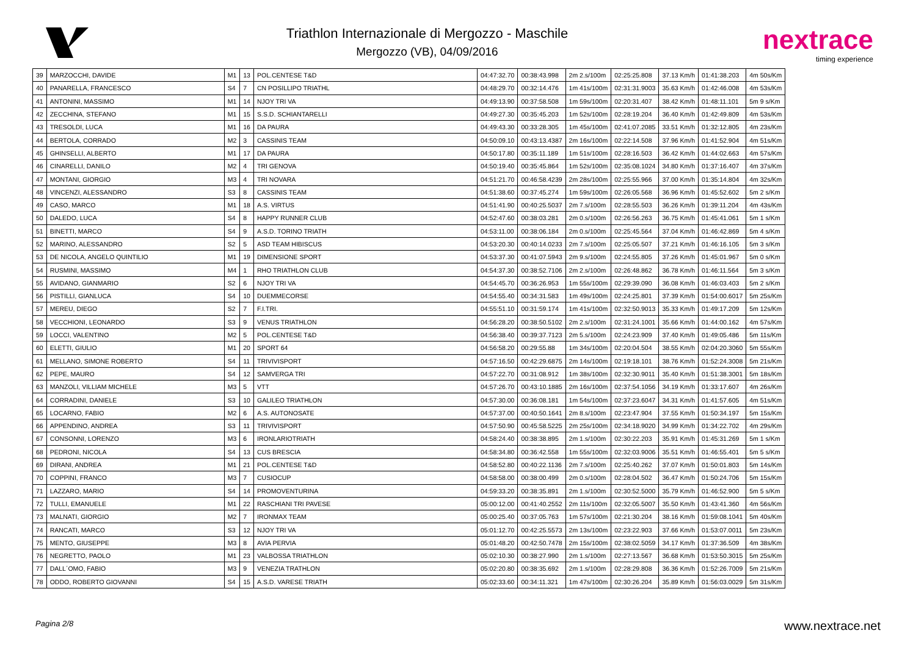Triathlon Internazionale di Mergozzo - Maschile
Mergozzo (VB), 04/09/2016
nextrace
timing experience
| 39 | MARZOCCHI, DAVIDE | M1 | 13 | POL.CENTESE T&D | 04:47:32.70 | 00:38:43.998 | 2m 2.s/100m | 02:25:25.808 | 37.13 Km/h | 01:41:38.203 | 4m 50s/Km |
| 40 | PANARELLA, FRANCESCO | S4 | 7 | CN POSILLIPO TRIATHL | 04:48:29.70 | 00:32:14.476 | 1m 41s/100m | 02:31:31.9003 | 35.63 Km/h | 01:42:46.008 | 4m 53s/Km |
| 41 | ANTONINI, MASSIMO | M1 | 14 | NJOY TRI VA | 04:49:13.90 | 00:37:58.508 | 1m 59s/100m | 02:20:31.407 | 38.42 Km/h | 01:48:11.101 | 5m 9 s/Km |
| 42 | ZECCHINA, STEFANO | M1 | 15 | S.S.D. SCHIANTARELLI | 04:49:27.30 | 00:35:45.203 | 1m 52s/100m | 02:28:19.204 | 36.40 Km/h | 01:42:49.809 | 4m 53s/Km |
| 43 | TRESOLDI, LUCA | M1 | 16 | DA PAURA | 04:49:43.30 | 00:33:28.305 | 1m 45s/100m | 02:41:07.2085 | 33.51 Km/h | 01:32:12.805 | 4m 23s/Km |
| 44 | BERTOLA, CORRADO | M2 | 3 | CASSINIS TEAM | 04:50:09.10 | 00:43:13.4387 | 2m 16s/100m | 02:22:14.508 | 37.96 Km/h | 01:41:52.904 | 4m 51s/Km |
| 45 | GHINSELLI, ALBERTO | M1 | 17 | DA PAURA | 04:50:17.80 | 00:35:11.189 | 1m 51s/100m | 02:28:16.503 | 36.42 Km/h | 01:44:02.663 | 4m 57s/Km |
| 46 | CINARELLI, DANILO | M2 | 4 | TRI GENOVA | 04:50:19.40 | 00:35:45.864 | 1m 52s/100m | 02:35:08.1024 | 34.80 Km/h | 01:37:16.407 | 4m 37s/Km |
| 47 | MONTANI, GIORGIO | M3 | 4 | TRI NOVARA | 04:51:21.70 | 00:46:58.4239 | 2m 28s/100m | 02:25:55.966 | 37.00 Km/h | 01:35:14.804 | 4m 32s/Km |
| 48 | VINCENZI, ALESSANDRO | S3 | 8 | CASSINIS TEAM | 04:51:38.60 | 00:37:45.274 | 1m 59s/100m | 02:26:05.568 | 36.96 Km/h | 01:45:52.602 | 5m 2 s/Km |
| 49 | CASO, MARCO | M1 | 18 | A.S. VIRTUS | 04:51:41.90 | 00:40:25.5037 | 2m 7.s/100m | 02:28:55.503 | 36.26 Km/h | 01:39:11.204 | 4m 43s/Km |
| 50 | DALEDO, LUCA | S4 | 8 | HAPPY RUNNER CLUB | 04:52:47.60 | 00:38:03.281 | 2m 0.s/100m | 02:26:56.263 | 36.75 Km/h | 01:45:41.061 | 5m 1 s/Km |
| 51 | BINETTI, MARCO | S4 | 9 | A.S.D. TORINO TRIATH | 04:53:11.00 | 00:38:06.184 | 2m 0.s/100m | 02:25:45.564 | 37.04 Km/h | 01:46:42.869 | 5m 4 s/Km |
| 52 | MARINO, ALESSANDRO | S2 | 5 | ASD TEAM HIBISCUS | 04:53:20.30 | 00:40:14.0233 | 2m 7.s/100m | 02:25:05.507 | 37.21 Km/h | 01:46:16.105 | 5m 3 s/Km |
| 53 | DE NICOLA, ANGELO QUINTILIO | M1 | 19 | DIMENSIONE SPORT | 04:53:37.30 | 00:41:07.5943 | 2m 9.s/100m | 02:24:55.805 | 37.26 Km/h | 01:45:01.967 | 5m 0 s/Km |
| 54 | RUSMINI, MASSIMO | M4 | 1 | RHO TRIATHLON CLUB | 04:54:37.30 | 00:38:52.7106 | 2m 2.s/100m | 02:26:48.862 | 36.78 Km/h | 01:46:11.564 | 5m 3 s/Km |
| 55 | AVIDANO, GIANMARIO | S2 | 6 | NJOY TRI VA | 04:54:45.70 | 00:36:26.953 | 1m 55s/100m | 02:29:39.090 | 36.08 Km/h | 01:46:03.403 | 5m 2 s/Km |
| 56 | PISTILLI, GIANLUCA | S4 | 10 | DUEMMECORSE | 04:54:55.40 | 00:34:31.583 | 1m 49s/100m | 02:24:25.801 | 37.39 Km/h | 01:54:00.6017 | 5m 25s/Km |
| 57 | MEREU, DIEGO | S2 | 7 | F.I.TRI. | 04:55:51.10 | 00:31:59.174 | 1m 41s/100m | 02:32:50.9013 | 35.33 Km/h | 01:49:17.209 | 5m 12s/Km |
| 58 | VECCHIONI, LEONARDO | S3 | 9 | VENUS TRIATHLON | 04:56:28.20 | 00:38:50.5102 | 2m 2.s/100m | 02:31:24.1001 | 35.66 Km/h | 01:44:00.162 | 4m 57s/Km |
| 59 | LOCCI, VALENTINO | M2 | 5 | POL.CENTESE T&D | 04:56:38.40 | 00:39:37.7123 | 2m 5.s/100m | 02:24:23.909 | 37.40 Km/h | 01:49:05.486 | 5m 11s/Km |
| 60 | ELETTI, GIULIO | M1 | 20 | SPORT 64 | 04:56:58.20 | 00:29:55.88 | 1m 34s/100m | 02:20:04.504 | 38.55 Km/h | 02:04:20.3060 | 5m 55s/Km |
| 61 | MELLANO, SIMONE ROBERTO | S4 | 11 | TRIVIVISPORT | 04:57:16.50 | 00:42:29.6875 | 2m 14s/100m | 02:19:18.101 | 38.76 Km/h | 01:52:24.3008 | 5m 21s/Km |
| 62 | PEPE, MAURO | S4 | 12 | SAMVERGA TRI | 04:57:22.70 | 00:31:08.912 | 1m 38s/100m | 02:32:30.9011 | 35.40 Km/h | 01:51:38.3001 | 5m 18s/Km |
| 63 | MANZOLI, VILLIAM MICHELE | M3 | 5 | VTT | 04:57:26.70 | 00:43:10.1885 | 2m 16s/100m | 02:37:54.1056 | 34.19 Km/h | 01:33:17.607 | 4m 26s/Km |
| 64 | CORRADINI, DANIELE | S3 | 10 | GALILEO TRIATHLON | 04:57:30.00 | 00:36:08.181 | 1m 54s/100m | 02:37:23.6047 | 34.31 Km/h | 01:41:57.605 | 4m 51s/Km |
| 65 | LOCARNO, FABIO | M2 | 6 | A.S. AUTONOSATE | 04:57:37.00 | 00:40:50.1641 | 2m 8.s/100m | 02:23:47.904 | 37.55 Km/h | 01:50:34.197 | 5m 15s/Km |
| 66 | APPENDINO, ANDREA | S3 | 11 | TRIVIVISPORT | 04:57:50.90 | 00:45:58.5225 | 2m 25s/100m | 02:34:18.9020 | 34.99 Km/h | 01:34:22.702 | 4m 29s/Km |
| 67 | CONSONNI, LORENZO | M3 | 6 | IRONLARIOTRIATH | 04:58:24.40 | 00:38:38.895 | 2m 1.s/100m | 02:30:22.203 | 35.91 Km/h | 01:45:31.269 | 5m 1 s/Km |
| 68 | PEDRONI, NICOLA | S4 | 13 | CUS BRESCIA | 04:58:34.80 | 00:36:42.558 | 1m 55s/100m | 02:32:03.9006 | 35.51 Km/h | 01:46:55.401 | 5m 5 s/Km |
| 69 | DIRANI, ANDREA | M1 | 21 | POL.CENTESE T&D | 04:58:52.80 | 00:40:22.1136 | 2m 7.s/100m | 02:25:40.262 | 37.07 Km/h | 01:50:01.803 | 5m 14s/Km |
| 70 | COPPINI, FRANCO | M3 | 7 | CUSIOCUP | 04:58:58.00 | 00:38:00.499 | 2m 0.s/100m | 02:28:04.502 | 36.47 Km/h | 01:50:24.706 | 5m 15s/Km |
| 71 | LAZZARO, MARIO | S4 | 14 | PROMOVENTURINA | 04:59:33.20 | 00:38:35.891 | 2m 1.s/100m | 02:30:52.5000 | 35.79 Km/h | 01:46:52.900 | 5m 5 s/Km |
| 72 | TULLI, EMANUELE | M1 | 22 | RASCHIANI TRI PAVESE | 05:00:12.00 | 00:41:40.2552 | 2m 11s/100m | 02:32:05.5007 | 35.50 Km/h | 01:43:41.360 | 4m 56s/Km |
| 73 | MALNATI, GIORGIO | M2 | 7 | IRONMAX TEAM | 05:00:25.40 | 00:37:05.763 | 1m 57s/100m | 02:21:30.204 | 38.16 Km/h | 01:59:08.1041 | 5m 40s/Km |
| 74 | RANCATI, MARCO | S3 | 12 | NJOY TRI VA | 05:01:12.70 | 00:42:25.5573 | 2m 13s/100m | 02:23:22.903 | 37.66 Km/h | 01:53:07.0011 | 5m 23s/Km |
| 75 | MENTO, GIUSEPPE | M3 | 8 | AVIA PERVIA | 05:01:48.20 | 00:42:50.7478 | 2m 15s/100m | 02:38:02.5059 | 34.17 Km/h | 01:37:36.509 | 4m 38s/Km |
| 76 | NEGRETTO, PAOLO | M1 | 23 | VALBOSSA TRIATHLON | 05:02:10.30 | 00:38:27.990 | 2m 1.s/100m | 02:27:13.567 | 36.68 Km/h | 01:53:50.3015 | 5m 25s/Km |
| 77 | DALL´OMO, FABIO | M3 | 9 | VENEZIA TRATHLON | 05:02:20.80 | 00:38:35.692 | 2m 1.s/100m | 02:28:29.808 | 36.36 Km/h | 01:52:26.7009 | 5m 21s/Km |
| 78 | ODDO, ROBERTO GIOVANNI | S4 | 15 | A.S.D. VARESE TRIATH | 05:02:33.60 | 00:34:11.321 | 1m 47s/100m | 02:30:26.204 | 35.89 Km/h | 01:56:03.0029 | 5m 31s/Km |
Pagina 2/8 www.nextrace.net